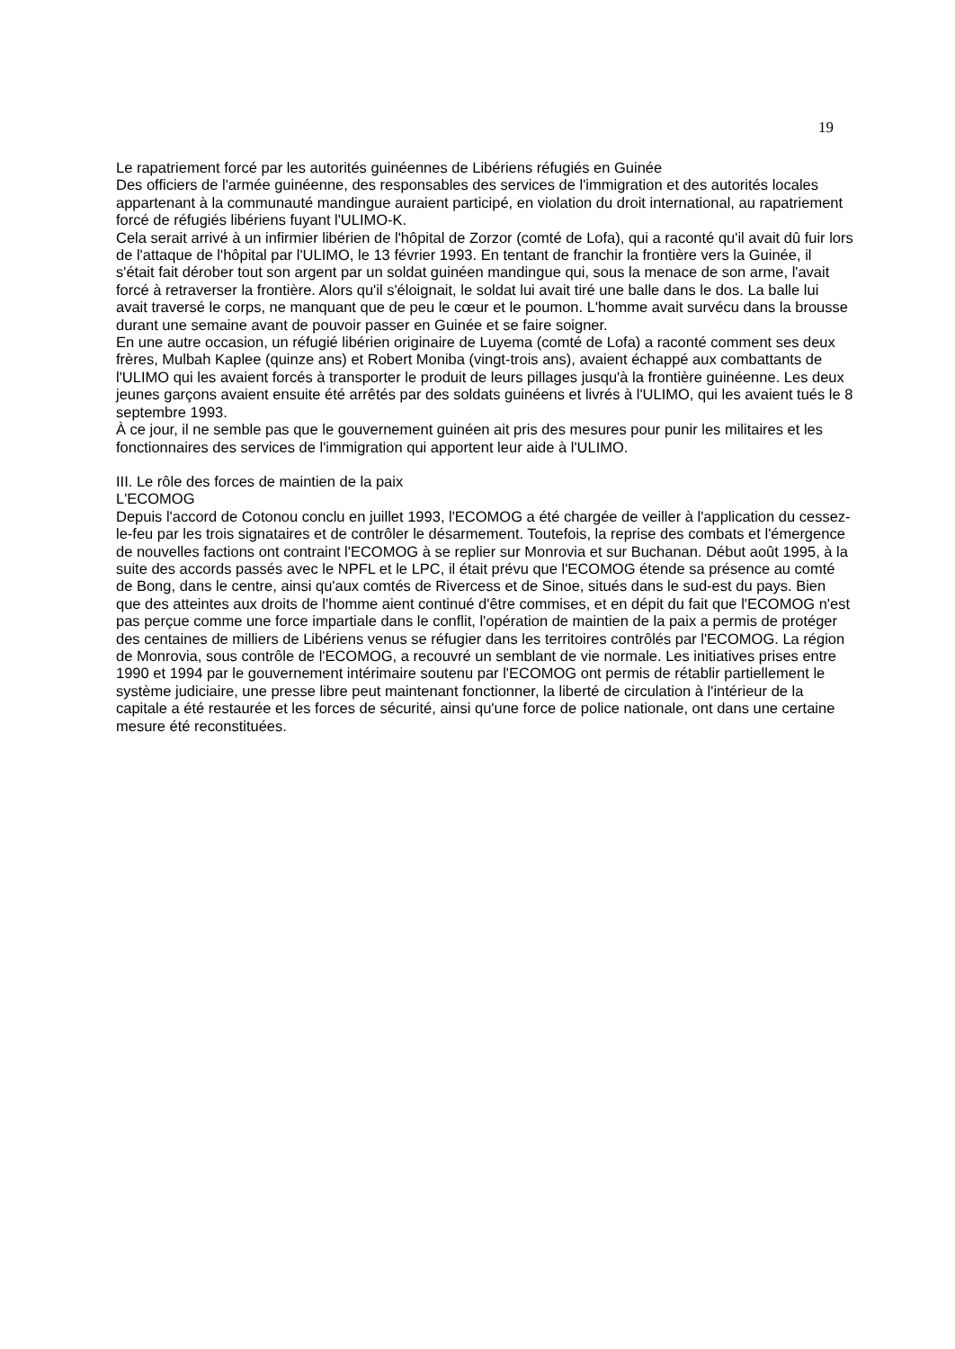19
Le rapatriement forcé par les autorités guinéennes de Libériens réfugiés en Guinée
Des officiers de l'armée guinéenne, des responsables des services de l'immigration et des autorités locales appartenant à la communauté mandingue auraient participé, en violation du droit international, au rapatriement forcé de réfugiés libériens fuyant l'ULIMO-K.
Cela serait arrivé à un infirmier libérien de l'hôpital de Zorzor (comté de Lofa), qui a raconté qu'il avait dû fuir lors de l'attaque de l'hôpital par l'ULIMO, le 13 février 1993. En tentant de franchir la frontière vers la Guinée, il s'était fait dérober tout son argent par un soldat guinéen mandingue qui, sous la menace de son arme, l'avait forcé à retraverser la frontière. Alors qu'il s'éloignait, le soldat lui avait tiré une balle dans le dos. La balle lui avait traversé le corps, ne manquant que de peu le cœur et le poumon. L'homme avait survécu dans la brousse durant une semaine avant de pouvoir passer en Guinée et se faire soigner.
En une autre occasion, un réfugié libérien originaire de Luyema (comté de Lofa) a raconté comment ses deux frères, Mulbah Kaplee (quinze ans) et Robert Moniba (vingt-trois ans), avaient échappé aux combattants de l'ULIMO qui les avaient forcés à transporter le produit de leurs pillages jusqu'à la frontière guinéenne. Les deux jeunes garçons avaient ensuite été arrêtés par des soldats guinéens et livrés à l'ULIMO, qui les avaient tués le 8 septembre 1993.
À ce jour, il ne semble pas que le gouvernement guinéen ait pris des mesures pour punir les militaires et les fonctionnaires des services de l'immigration qui apportent leur aide à l'ULIMO.
III. Le rôle des forces de maintien de la paix
L'ECOMOG
Depuis l'accord de Cotonou conclu en juillet 1993, l'ECOMOG a été chargée de veiller à l'application du cessez-le-feu par les trois signataires et de contrôler le désarmement. Toutefois, la reprise des combats et l'émergence de nouvelles factions ont contraint l'ECOMOG à se replier sur Monrovia et sur Buchanan. Début août 1995, à la suite des accords passés avec le NPFL et le LPC, il était prévu que l'ECOMOG étende sa présence au comté de Bong, dans le centre, ainsi qu'aux comtés de Rivercess et de Sinoe, situés dans le sud-est du pays. Bien que des atteintes aux droits de l'homme aient continué d'être commises, et en dépit du fait que l'ECOMOG n'est pas perçue comme une force impartiale dans le conflit, l'opération de maintien de la paix a permis de protéger des centaines de milliers de Libériens venus se réfugier dans les territoires contrôlés par l'ECOMOG. La région de Monrovia, sous contrôle de l'ECOMOG, a recouvré un semblant de vie normale. Les initiatives prises entre 1990 et 1994 par le gouvernement intérimaire soutenu par l'ECOMOG ont permis de rétablir partiellement le système judiciaire, une presse libre peut maintenant fonctionner, la liberté de circulation à l'intérieur de la capitale a été restaurée et les forces de sécurité, ainsi qu'une force de police nationale, ont dans une certaine mesure été reconstituées.